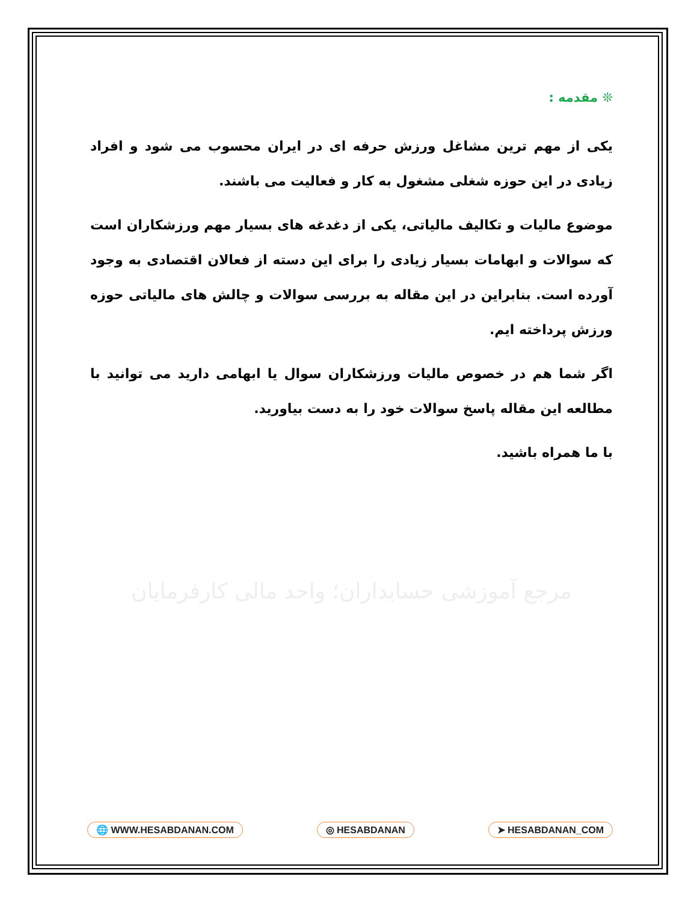❊ مقدمه :
یکی از مهم ترین مشاغل ورزش حرفه ای در ایران محسوب می شود و افراد زیادی در این حوزه شغلی مشغول به کار و فعالیت می باشند.
موضوع مالیات و تکالیف مالیاتی، یکی از دغدغه های بسیار مهم ورزشکاران است که سوالات و ابهامات بسیار زیادی را برای این دسته از فعالان اقتصادی به وجود آورده است. بنابراین در این مقاله به بررسی سوالات و چالش های مالیاتی حوزه ورزش پرداخته ایم.
اگر شما هم در خصوص مالیات ورزشکاران سوال یا ابهامی دارید می توانید با مطالعه این مقاله پاسخ سوالات خود را به دست بیاورید.
با ما همراه باشید.
مرجع آموزشی حسابداران؛ واحد مالی کارفرمایان
🌐 WWW.HESABDANAN.COM ◎ HESABDANAN ➤ HESABDANAN_COM